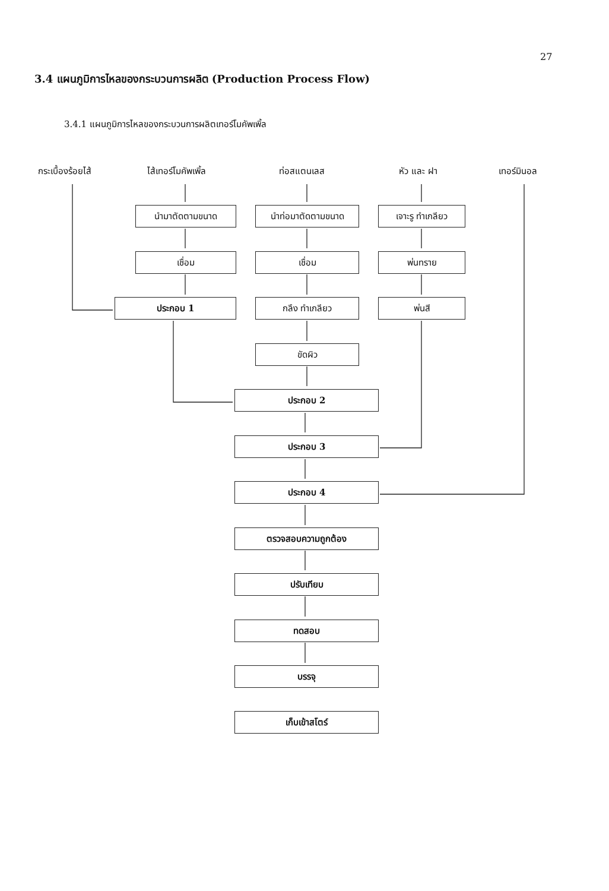27
3.4 แผนภูมิการไหลของกระบวนการผลิต (Production Process Flow)
3.4.1 แผนภูมิการไหลของกระบวนการผลิตเทอร์โมคัพเพิ้ล
กระเบื้องร้อยไส้ ไส้เทอร์โมคัพเพิ้ล ท่อสแตนเลส หัว และ ฝา เทอร์มินอล
นำมาตัดตามขนาด นำท่อมาตัดตามขนาด เจาะรู ทำเกลียว
เชื่อม เชื่อม พ่นทราย
ประกอบ 1 กลึง ทำเกลียว พ่นสี
ขัดผิว
ประกอบ 2
ประกอบ 3
ประกอบ 4
ตรวจสอบความถูกต้อง
ปรับเทียบ
ทดสอบ
บรรจุ
เก็บเข้าสโตร์